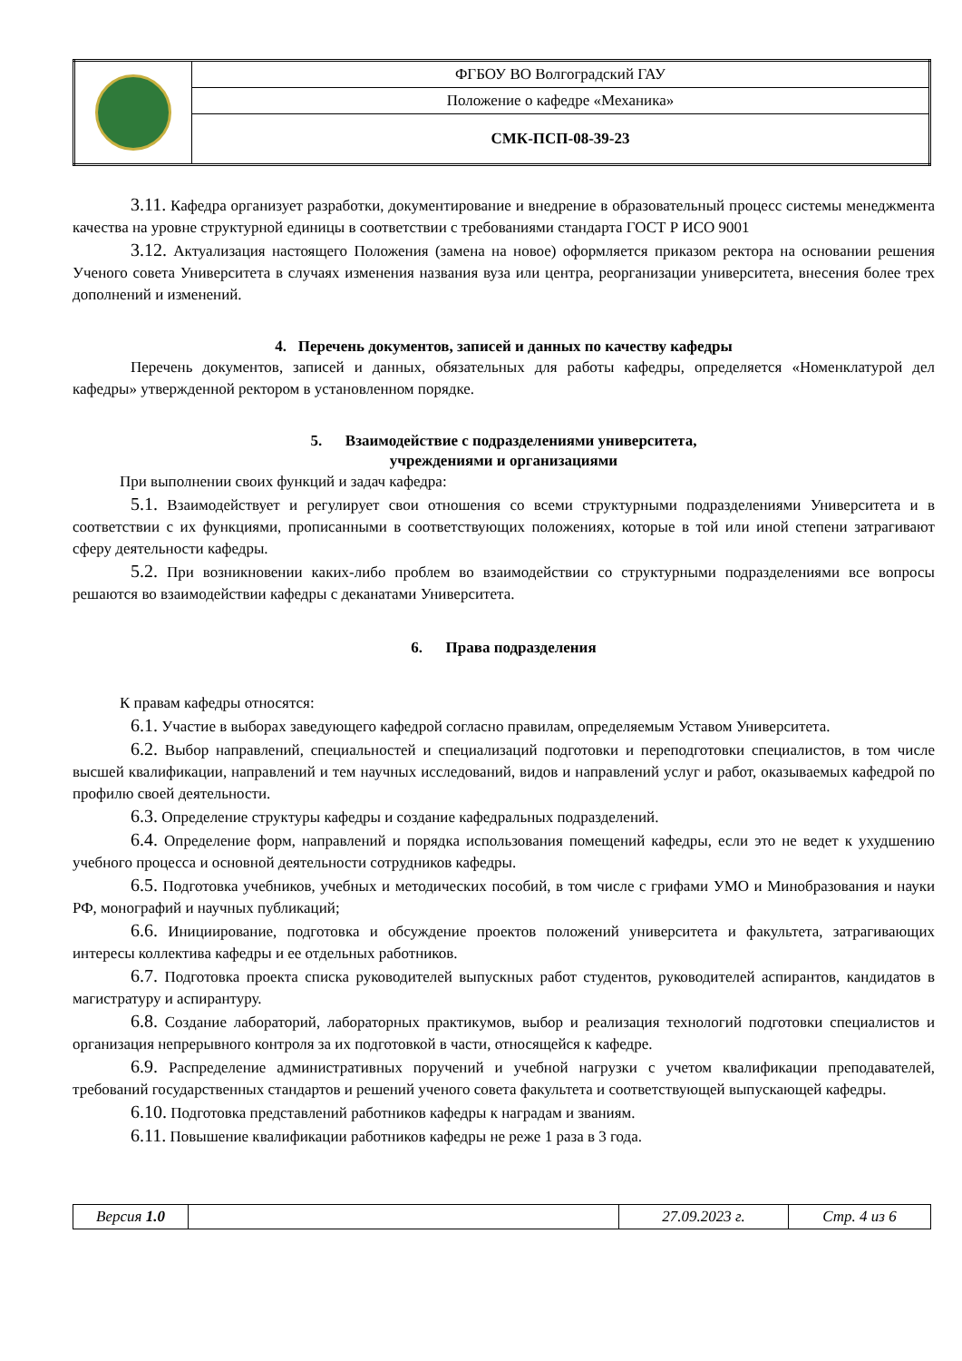| | ФГБОУ ВО Волгоградский ГАУ |
| | Положение о кафедре «Механика» |
| | СМК-ПСП-08-39-23 |
3.11. Кафедра организует разработки, документирование и внедрение в образовательный процесс системы менеджмента качества на уровне структурной единицы в соответствии с требованиями стандарта ГОСТ Р ИСО 9001
3.12. Актуализация настоящего Положения (замена на новое) оформляется приказом ректора на основании решения Ученого совета Университета в случаях изменения названия вуза или центра, реорганизации университета, внесения более трех дополнений и изменений.
4. Перечень документов, записей и данных по качеству кафедры
Перечень документов, записей и данных, обязательных для работы кафедры, определяется «Номенклатурой дел кафедры» утвержденной ректором в установленном порядке.
5. Взаимодействие с подразделениями университета,
учреждениями и организациями
При выполнении своих функций и задач кафедра:
5.1. Взаимодействует и регулирует свои отношения со всеми структурными подразделениями Университета и в соответствии с их функциями, прописанными в соответствующих положениях, которые в той или иной степени затрагивают сферу деятельности кафедры.
5.2. При возникновении каких-либо проблем во взаимодействии со структурными подразделениями все вопросы решаются во взаимодействии кафедры с деканатами Университета.
6. Права подразделения
К правам кафедры относятся:
6.1. Участие в выборах заведующего кафедрой согласно правилам, определяемым Уставом Университета.
6.2. Выбор направлений, специальностей и специализаций подготовки и переподготовки специалистов, в том числе высшей квалификации, направлений и тем научных исследований, видов и направлений услуг и работ, оказываемых кафедрой по профилю своей деятельности.
6.3. Определение структуры кафедры и создание кафедральных подразделений.
6.4. Определение форм, направлений и порядка использования помещений кафедры, если это не ведет к ухудшению учебного процесса и основной деятельности сотрудников кафедры.
6.5. Подготовка учебников, учебных и методических пособий, в том числе с грифами УМО и Минобразования и науки РФ, монографий и научных публикаций;
6.6. Инициирование, подготовка и обсуждение проектов положений университета и факультета, затрагивающих интересы коллектива кафедры и ее отдельных работников.
6.7. Подготовка проекта списка руководителей выпускных работ студентов, руководителей аспирантов, кандидатов в магистратуру и аспирантуру.
6.8. Создание лабораторий, лабораторных практикумов, выбор и реализация технологий подготовки специалистов и организация непрерывного контроля за их подготовкой в части, относящейся к кафедре.
6.9. Распределение административных поручений и учебной нагрузки с учетом квалификации преподавателей, требований государственных стандартов и решений ученого совета факультета и соответствующей выпускающей кафедры.
6.10. Подготовка представлений работников кафедры к наградам и званиям.
6.11. Повышение квалификации работников кафедры не реже 1 раза в 3 года.
| Версия 1.0 | | 27.09.2023 г. | Стр. 4 из 6 |